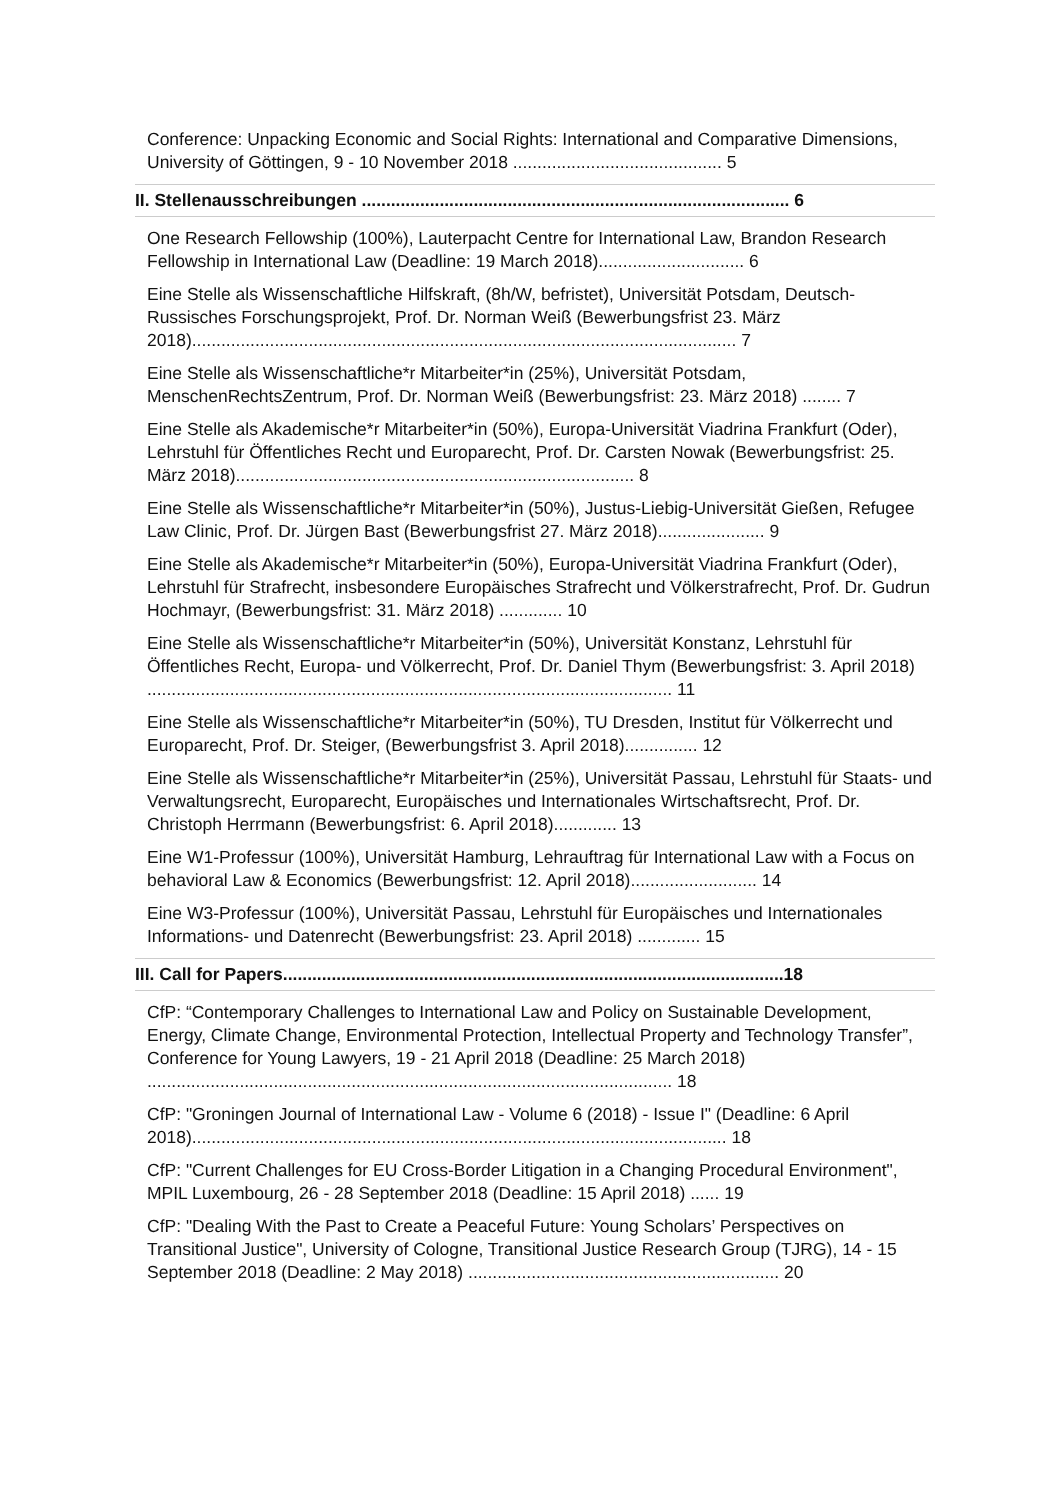Conference: Unpacking Economic and Social Rights: International and Comparative Dimensions, University of Göttingen, 9 - 10 November 2018 ........................................... 5
II. Stellenausschreibungen ........................................................................................ 6
One Research Fellowship (100%), Lauterpacht Centre for International Law, Brandon Research Fellowship in International Law (Deadline: 19 March 2018).............................. 6
Eine Stelle als Wissenschaftliche Hilfskraft, (8h/W, befristet), Universität Potsdam, Deutsch-Russisches Forschungsprojekt, Prof. Dr. Norman Weiß (Bewerbungsfrist 23. März 2018)................................................................................................................ 7
Eine Stelle als Wissenschaftliche*r Mitarbeiter*in (25%), Universität Potsdam, MenschenRechtsZentrum, Prof. Dr. Norman Weiß (Bewerbungsfrist: 23. März 2018) ........ 7
Eine Stelle als Akademische*r Mitarbeiter*in (50%), Europa-Universität Viadrina Frankfurt (Oder), Lehrstuhl für Öffentliches Recht und Europarecht, Prof. Dr. Carsten Nowak (Bewerbungsfrist: 25. März 2018).................................................................................. 8
Eine Stelle als Wissenschaftliche*r Mitarbeiter*in (50%), Justus-Liebig-Universität Gießen, Refugee Law Clinic, Prof. Dr. Jürgen Bast (Bewerbungsfrist 27. März 2018)...................... 9
Eine Stelle als Akademische*r Mitarbeiter*in (50%), Europa-Universität Viadrina Frankfurt (Oder), Lehrstuhl für Strafrecht, insbesondere Europäisches Strafrecht und Völkerstrafrecht, Prof. Dr. Gudrun Hochmayr, (Bewerbungsfrist: 31. März 2018) ............. 10
Eine Stelle als Wissenschaftliche*r Mitarbeiter*in (50%), Universität Konstanz, Lehrstuhl für Öffentliches Recht, Europa- und Völkerrecht, Prof. Dr. Daniel Thym (Bewerbungsfrist: 3. April 2018) ............................................................................................................ 11
Eine Stelle als Wissenschaftliche*r Mitarbeiter*in (50%), TU Dresden, Institut für Völkerrecht und Europarecht, Prof. Dr. Steiger, (Bewerbungsfrist 3. April 2018)............... 12
Eine Stelle als Wissenschaftliche*r Mitarbeiter*in (25%), Universität Passau, Lehrstuhl für Staats- und Verwaltungsrecht, Europarecht, Europäisches und Internationales Wirtschaftsrecht, Prof. Dr. Christoph Herrmann (Bewerbungsfrist: 6. April 2018)............. 13
Eine W1-Professur (100%), Universität Hamburg, Lehrauftrag für International Law with a Focus on behavioral Law & Economics (Bewerbungsfrist: 12. April 2018).......................... 14
Eine W3-Professur (100%), Universität Passau, Lehrstuhl für Europäisches und Internationales Informations- und Datenrecht (Bewerbungsfrist: 23. April 2018) ............. 15
III. Call for Papers.......................................................................................................18
CfP: “Contemporary Challenges to International Law and Policy on Sustainable Development, Energy, Climate Change, Environmental Protection, Intellectual Property and Technology Transfer”, Conference for Young Lawyers, 19 - 21 April 2018 (Deadline: 25 March 2018) ............................................................................................................ 18
CfP: "Groningen Journal of International Law - Volume 6 (2018) - Issue I" (Deadline: 6 April 2018).............................................................................................................. 18
CfP: "Current Challenges for EU Cross-Border Litigation in a Changing Procedural Environment", MPIL Luxembourg, 26 - 28 September 2018 (Deadline: 15 April 2018) ...... 19
CfP: "Dealing With the Past to Create a Peaceful Future: Young Scholars’ Perspectives on Transitional Justice", University of Cologne, Transitional Justice Research Group (TJRG), 14 - 15 September 2018 (Deadline: 2 May 2018) ................................................................ 20